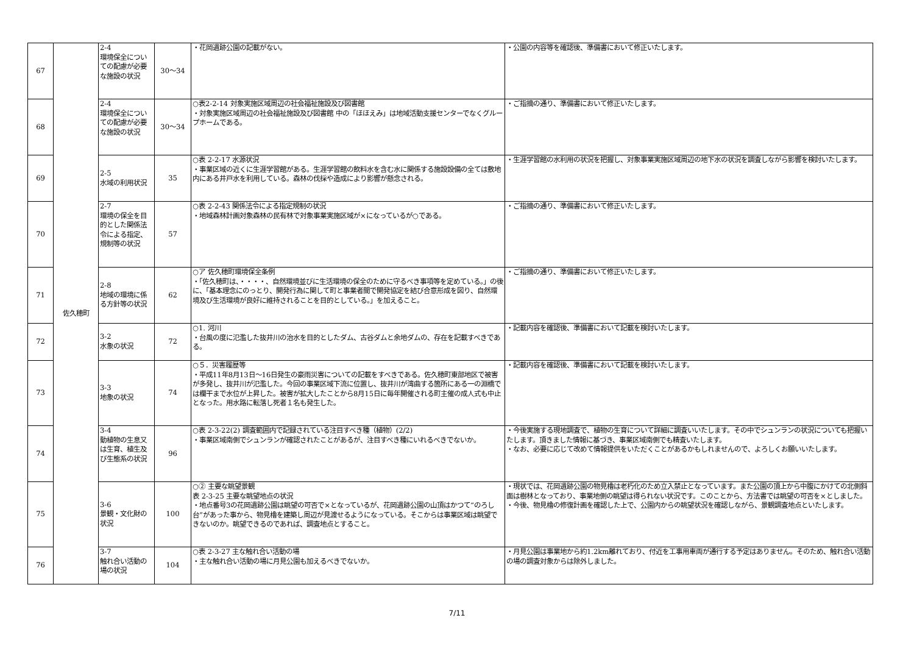| 67 | 佐久穂町 | 2-4 環境保全についての配慮が必要な施設の状況 | 30～34 | ・花岡遺跡公園の記載がない。 | ・公園の内容等を確認後、準備書において修正いたします。 |
| 68 | | 2-4 環境保全についての配慮が必要な施設の状況 | 30～34 | ○表2-2-14 対象実施区域周辺の社会福祉施設及び図書館 ・対象実施区域周辺の社会福祉施設及び図書館 中の「ほほえみ」は地域活動支援センターでなくグループホームである。 | ・ご指摘の通り、準備書において修正いたします。 |
| 69 | | 2-5 水域の利用状況 | 35 | ○表 2-2-17 水源状況 ・事業区域の近くに生涯学習館がある。生涯学習館の飲料水を含む水に関係する施設設備の全ては敷地内にある井戸水を利用している。森林の伐採や造成により影響が懸念される。 | ・生涯学習館の水利用の状況を把握し、対象事業実施区域周辺の地下水の状況を調査しながら影響を検討いたします。 |
| 70 | | 2-7 環境の保全を目的とした関係法令による指定、規制等の状況 | 57 | ○表 2-2-43 関係法令による指定規制の状況 ・地域森林計画対象森林の民有林で対象事業実施区域が×になっているが○である。 | ・ご指摘の通り、準備書において修正いたします。 |
| 71 | | 2-8 地域の環境に係る方針等の状況 | 62 | ○ア 佐久穂町環境保全条例 ・「佐久穂町は、・・・・、自然環境並びに生活環境の保全のために守るべき事項等を定めている。」の後に、「基本理念にのっとり、開発行為に関して町と事業者間で開発協定を結び合意形成を図り、自然環境及び生活環境が良好に維持されることを目的としている。」を加えること。 | ・ご指摘の通り、準備書において修正いたします。 |
| 72 | | 3-2 水象の状況 | 72 | ○1. 河川 ・台風の度に氾濫した抜井川の治水を目的としたダム、古谷ダムと余地ダムの、存在を記載すべきである。 | ・記載内容を確認後、準備書において記載を検討いたします。 |
| 73 | | 3-3 地象の状況 | 74 | ○５．災害履歴等 ・平成11年8月13日～16日発生の豪雨災害についての記載をすべきである。佐久穂町東部地区で被害が多発し、抜井川が氾濫した。今回の事業区域下流に位置し、抜井川が湾曲する箇所にある一の淵橋では欄干まで水位が上昇した。被害が拡大したことから8月15日に毎年開催される町主催の成人式も中止となった。用水路に転落し死者１名も発生した。 | ・記載内容を確認後、準備書において記載を検討いたします。 |
| 74 | | 3-4 動植物の生息又は生育、植生及び生態系の状況 | 96 | ○表 2-3-22(2) 調査範囲内で記録されている注目すべき種（植物）(2/2) ・事業区域南側でシュンランが確認されたことがあるが、注目すべき種にいれるべきでないか。 | ・今後実施する現地調査で、植物の生育について詳細に調査いいたします。その中でシュンランの状況についても把握いたします。頂きました情報に基づき、事業区域南側でも精査いたします。 ・なお、必要に応じて改めて情報提供をいただくことがあるかもしれませんので、よろしくお願いいたします。 |
| 75 | | 3-6 景観・文化財の状況 | 100 | ○② 主要な眺望景観 表 2-3-25 主要な眺望地点の状況 ・地点番号3の花岡遺跡公園は眺望の可否で×となっているが、花岡遺跡公園の山頂はかつて“のろし台”があった事から、物見櫓を建築し周辺が見渡せるようになっている。そこからは事業区域は眺望できないのか。眺望できるのであれば、調査地点とすること。 | ・現状では、花岡遺跡公園の物見櫓は老朽化のため立入禁止となっています。また公園の頂上から中腹にかけての北側斜面は樹林となっており、事業地側の眺望は得られない状況です。このことから、方法書では眺望の可否を×としました。 ・今後、物見櫓の修復計画を確認した上で、公園内からの眺望状況を確認しながら、景観調査地点といたします。 |
| 76 | | 3-7 触れ合い活動の場の状況 | 104 | ○表 2-3-27 主な触れ合い活動の場 ・主な触れ合い活動の場に月見公園も加えるべきでないか。 | ・月見公園は事業地から約1.2km離れており、付近を工事用車両が通行する予定はありません。そのため、触れ合い活動の場の調査対象からは除外しました。 |
7/11